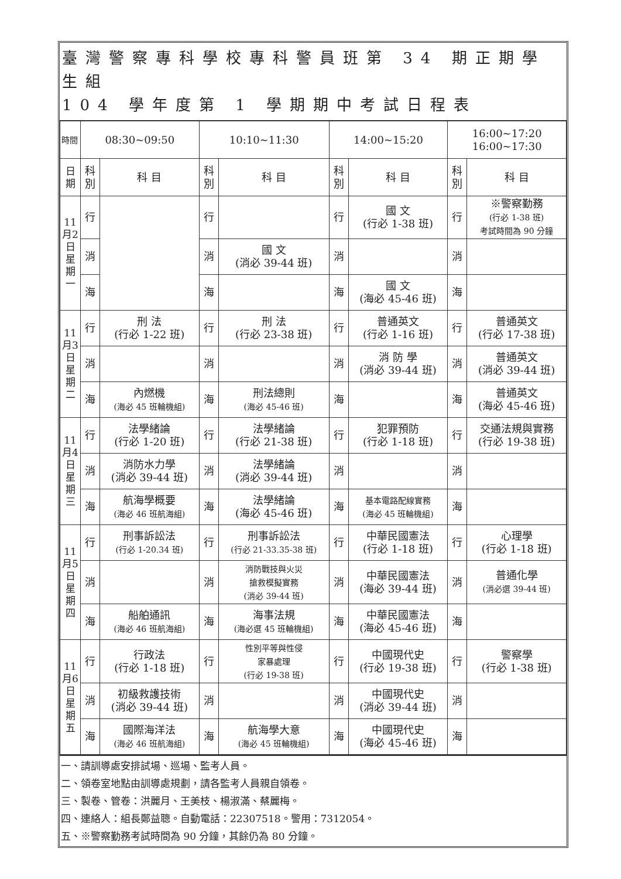臺灣警察專科學校專科警員班第 34 期正期學生組
104 學年度第 1 學期期中考試日程表
| 時間 | 08:30~09:50 | | 10:10~11:30 | | 14:00~15:20 | | 16:00~17:20 16:00~17:30 | |
| --- | --- | --- | --- | --- | --- | --- | --- | --- |
| 日期 | 科別 | 科 目 | 科別 | 科 目 | 科別 | 科 目 | 科別 | 科 目 |
| 11月2日星期一 | 行 | | 行 | | 行 | 國 文 (行必 1-38 班) | 行 | ※警察勤務 (行必 1-38 班) 考試時間為 90 分鐘 |
| | 消 | | 消 | 國 文 (消必 39-44 班) | 消 | | 消 | |
| | 海 | | 海 | | 海 | 國 文 (海必 45-46 班) | 海 | |
| 11月3日星期二 | 行 | 刑 法 (行必 1-22 班) | 行 | 刑 法 (行必 23-38 班) | 行 | 普通英文 (行必 1-16 班) | 行 | 普通英文 (行必 17-38 班) |
| | 消 | | 消 | | 消 | 消 防 學 (消必 39-44 班) | 消 | 普通英文 (消必 39-44 班) |
| | 海 | 內燃機 (海必 45 班輪機組) | 海 | 刑法總則 (海必 45-46 班) | 海 | | 海 | 普通英文 (海必 45-46 班) |
| 11月4日星期三 | 行 | 法學緒論 (行必 1-20 班) | 行 | 法學緒論 (行必 21-38 班) | 行 | 犯罪預防 (行必 1-18 班) | 行 | 交通法規與實務 (行必 19-38 班) |
| | 消 | 消防水力學 (消必 39-44 班) | 消 | 法學緒論 (消必 39-44 班) | 消 | | 消 | |
| | 海 | 航海學概要 (海必 46 班航海組) | 海 | 法學緒論 (海必 45-46 班) | 海 | 基本電路配線實務 (海必 45 班輪機組) | 海 | |
| 11月5日星期四 | 行 | 刑事訴訟法 (行必 1-20.34 班) | 行 | 刑事訴訟法 (行必 21-33.35-38 班) | 行 | 中華民國憲法 (行必 1-18 班) | 行 | 心理學 (行必 1-18 班) |
| | 消 | | 消 | 消防戰技與火災 搶救模擬實務 (消必 39-44 班) | 消 | 中華民國憲法 (海必 39-44 班) | 消 | 普通化學 (消必選 39-44 班) |
| | 海 | 船舶通訊 (海必 46 班航海組) | 海 | 海事法規 (海必選 45 班輪機組) | 海 | 中華民國憲法 (海必 45-46 班) | 海 | |
| 11月6日星期五 | 行 | 行政法 (行必 1-18 班) | 行 | 性別平等與性侵 家暴處理 (行必 19-38 班) | 行 | 中國現代史 (行必 19-38 班) | 行 | 警察學 (行必 1-38 班) |
| | 消 | 初級救護技術 (消必 39-44 班) | 消 | | 消 | 中國現代史 (消必 39-44 班) | 消 | |
| | 海 | 國際海洋法 (海必 46 班航海組) | 海 | 航海學大意 (海必 45 班輪機組) | 海 | 中國現代史 (海必 45-46 班) | 海 | |
一、請訓導處安排試場、巡場、監考人員。
二、領卷室地點由訓導處規劃，請各監考人員親自領卷。
三、製卷、管卷：洪麗月、王美枝、楊淑滿、蔡麗梅。
四、連絡人：組長鄭益聰。自動電話：22307518。警用：7312054。
五、※警察勤務考試時間為 90 分鐘，其餘仍為 80 分鐘。